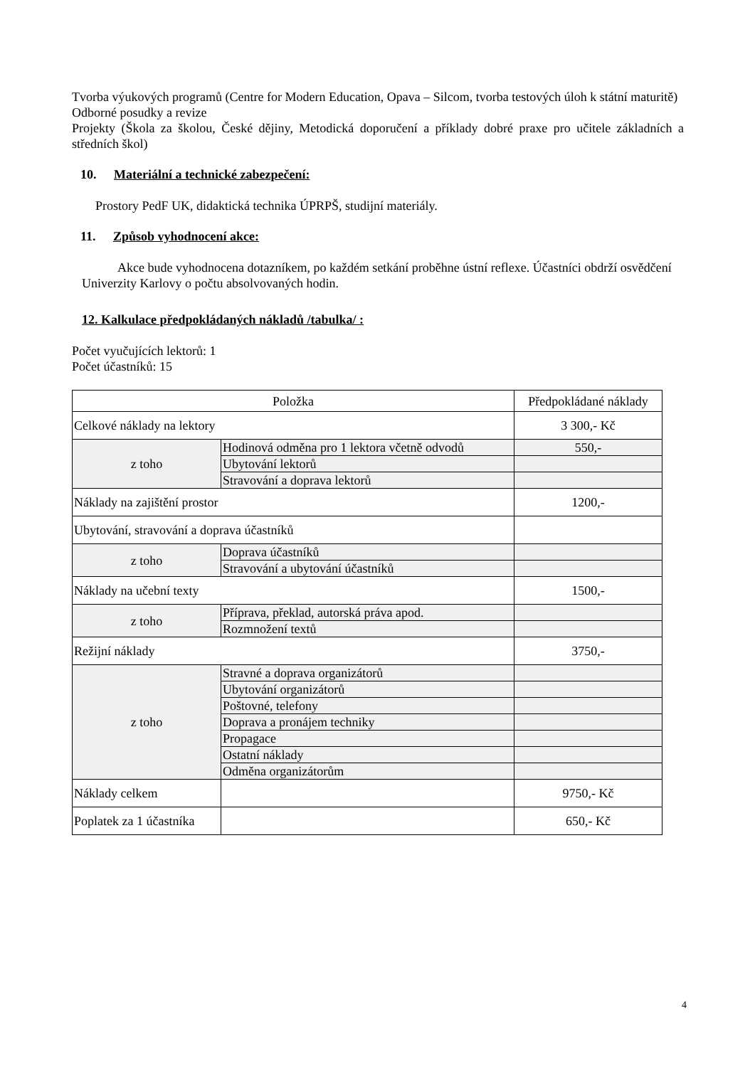Tvorba výukových programů (Centre for Modern Education, Opava – Silcom, tvorba testových úloh k státní maturitě)
Odborné posudky a revize
Projekty (Škola za školou, České dějiny, Metodická doporučení a příklady dobré praxe pro učitele základních a středních škol)
10. Materiální a technické zabezpečení:
Prostory PedF UK, didaktická technika ÚPRPŠ, studijní materiály.
11. Způsob vyhodnocení akce:
Akce bude vyhodnocena dotazníkem, po každém setkání proběhne ústní reflexe. Účastníci obdrží osvědčení Univerzity Karlovy o počtu absolvovaných hodin.
12. Kalkulace předpokládaných nákladů /tabulka/ :
Počet vyučujících lektorů: 1
Počet účastníků: 15
| Položka | | Předpokládané náklady |
| --- | --- | --- |
| Celkové náklady na lektory | | 3 300,- Kč |
| z toho | Hodinová odměna pro 1 lektora včetně odvodů | 550,- |
| | Ubytování lektorů | |
| | Stravování a doprava lektorů | |
| Náklady na zajištění prostor | | 1200,- |
| Ubytování, stravování a doprava účastníků | | |
| z toho | Doprava účastníků | |
| | Stravování a ubytování účastníků | |
| Náklady na učební texty | | 1500,- |
| z toho | Příprava, překlad, autorská práva apod. | |
| | Rozmnožení textů | |
| Režijní náklady | | 3750,- |
| z toho | Stravné a doprava organizátorů | |
| | Ubytování organizátorů | |
| | Poštovné, telefony | |
| | Doprava a pronájem techniky | |
| | Propagace | |
| | Ostatní náklady | |
| | Odměna organizátorům | |
| Náklady celkem | | 9750,- Kč |
| Poplatek za 1 účastníka | | 650,- Kč |
4